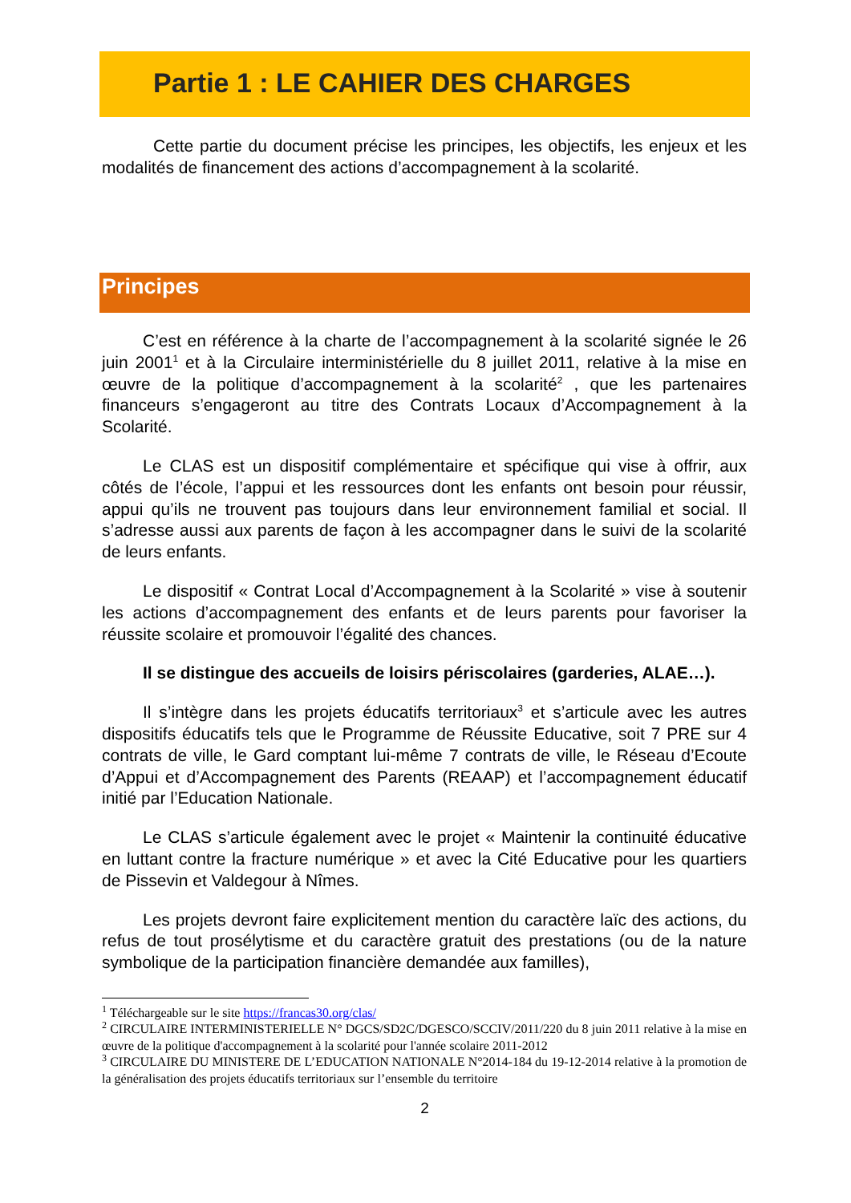Partie 1 : LE CAHIER DES CHARGES
Cette partie du document précise les principes, les objectifs, les enjeux et les modalités de financement des actions d’accompagnement à la scolarité.
Principes
C’est en référence à la charte de l’accompagnement à la scolarité signée le 26 juin 2001<sup>1</sup> et à la Circulaire interministérielle du 8 juillet 2011, relative à la mise en œuvre de la politique d’accompagnement à la scolarité<sup>2</sup> , que les partenaires financeurs s’engageront au titre des Contrats Locaux d’Accompagnement à la Scolarité.
Le CLAS est un dispositif complémentaire et spécifique qui vise à offrir, aux côtés de l’école, l’appui et les ressources dont les enfants ont besoin pour réussir, appui qu’ils ne trouvent pas toujours dans leur environnement familial et social. Il s’adresse aussi aux parents de façon à les accompagner dans le suivi de la scolarité de leurs enfants.
Le dispositif « Contrat Local d’Accompagnement à la Scolarité » vise à soutenir les actions d’accompagnement des enfants et de leurs parents pour favoriser la réussite scolaire et promouvoir l’égalité des chances.
Il se distingue des accueils de loisirs périscolaires (garderies, ALAE…).
Il s’intègre dans les projets éducatifs territoriaux<sup>3</sup> et s’articule avec les autres dispositifs éducatifs tels que le Programme de Réussite Educative, soit 7 PRE sur 4 contrats de ville, le Gard comptant lui-même 7 contrats de ville, le Réseau d’Ecoute d’Appui et d’Accompagnement des Parents (REAAP) et l’accompagnement éducatif initié par l’Education Nationale.
Le CLAS s’articule également avec le projet « Maintenir la continuité éducative en luttant contre la fracture numérique » et avec la Cité Educative pour les quartiers de Pissevin et Valdegour à Nîmes.
Les projets devront faire explicitement mention du caractère laïc des actions, du refus de tout prosélytisme et du caractère gratuit des prestations (ou de la nature symbolique de la participation financière demandée aux familles),
<sup>1</sup> Téléchargeable sur le site https://francas30.org/clas/
<sup>2</sup> CIRCULAIRE INTERMINISTERIELLE N° DGCS/SD2C/DGESCO/SCCIV/2011/220 du 8 juin 2011 relative à la mise en œuvre de la politique d'accompagnement à la scolarité pour l'année scolaire 2011-2012
<sup>3</sup> CIRCULAIRE DU MINISTERE DE L’EDUCATION NATIONALE N°2014-184 du 19-12-2014 relative à la promotion de la généralisation des projets éducatifs territoriaux sur l’ensemble du territoire
2